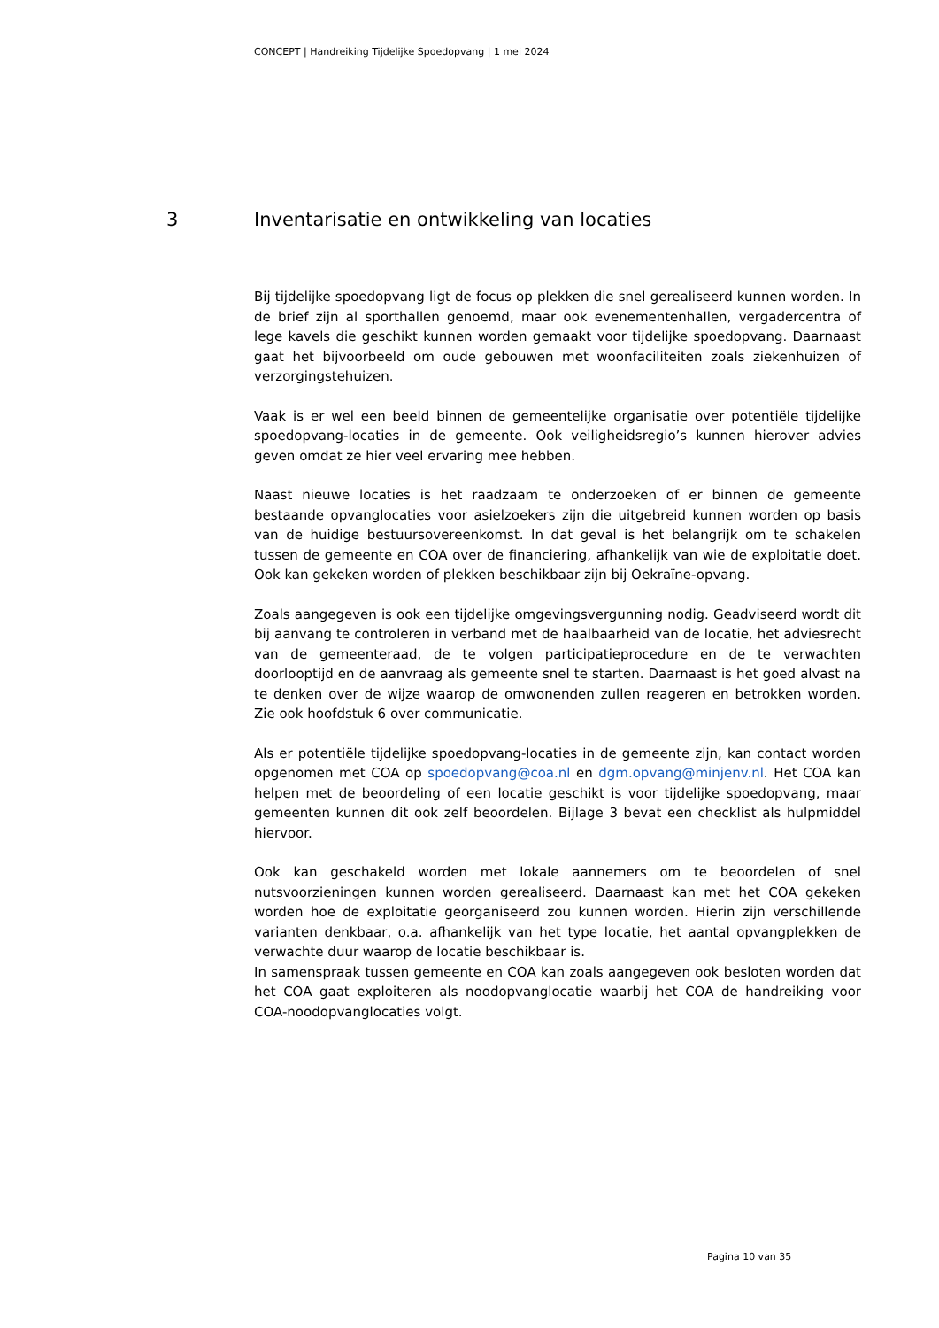CONCEPT | Handreiking Tijdelijke Spoedopvang | 1 mei 2024
3 Inventarisatie en ontwikkeling van locaties
Bij tijdelijke spoedopvang ligt de focus op plekken die snel gerealiseerd kunnen worden. In de brief zijn al sporthallen genoemd, maar ook evenementenhallen, vergadercentra of lege kavels die geschikt kunnen worden gemaakt voor tijdelijke spoedopvang. Daarnaast gaat het bijvoorbeeld om oude gebouwen met woonfaciliteiten zoals ziekenhuizen of verzorgingstehuizen.
Vaak is er wel een beeld binnen de gemeentelijke organisatie over potentiële tijdelijke spoedopvang-locaties in de gemeente. Ook veiligheidsregio’s kunnen hierover advies geven omdat ze hier veel ervaring mee hebben.
Naast nieuwe locaties is het raadzaam te onderzoeken of er binnen de gemeente bestaande opvanglocaties voor asielzoekers zijn die uitgebreid kunnen worden op basis van de huidige bestuursovereenkomst. In dat geval is het belangrijk om te schakelen tussen de gemeente en COA over de financiering, afhankelijk van wie de exploitatie doet. Ook kan gekeken worden of plekken beschikbaar zijn bij Oekraïne-opvang.
Zoals aangegeven is ook een tijdelijke omgevingsvergunning nodig. Geadviseerd wordt dit bij aanvang te controleren in verband met de haalbaarheid van de locatie, het adviesrecht van de gemeenteraad, de te volgen participatieprocedure en de te verwachten doorlooptijd en de aanvraag als gemeente snel te starten. Daarnaast is het goed alvast na te denken over de wijze waarop de omwonenden zullen reageren en betrokken worden. Zie ook hoofdstuk 6 over communicatie.
Als er potentiële tijdelijke spoedopvang-locaties in de gemeente zijn, kan contact worden opgenomen met COA op spoedopvang@coa.nl en dgm.opvang@minjenv.nl. Het COA kan helpen met de beoordeling of een locatie geschikt is voor tijdelijke spoedopvang, maar gemeenten kunnen dit ook zelf beoordelen. Bijlage 3 bevat een checklist als hulpmiddel hiervoor.
Ook kan geschakeld worden met lokale aannemers om te beoordelen of snel nutsvoorzieningen kunnen worden gerealiseerd. Daarnaast kan met het COA gekeken worden hoe de exploitatie georganiseerd zou kunnen worden. Hierin zijn verschillende varianten denkbaar, o.a. afhankelijk van het type locatie, het aantal opvangplekken de verwachte duur waarop de locatie beschikbaar is.
In samenspraak tussen gemeente en COA kan zoals aangegeven ook besloten worden dat het COA gaat exploiteren als noodopvanglocatie waarbij het COA de handreiking voor COA-noodopvanglocaties volgt.
Pagina 10 van 35